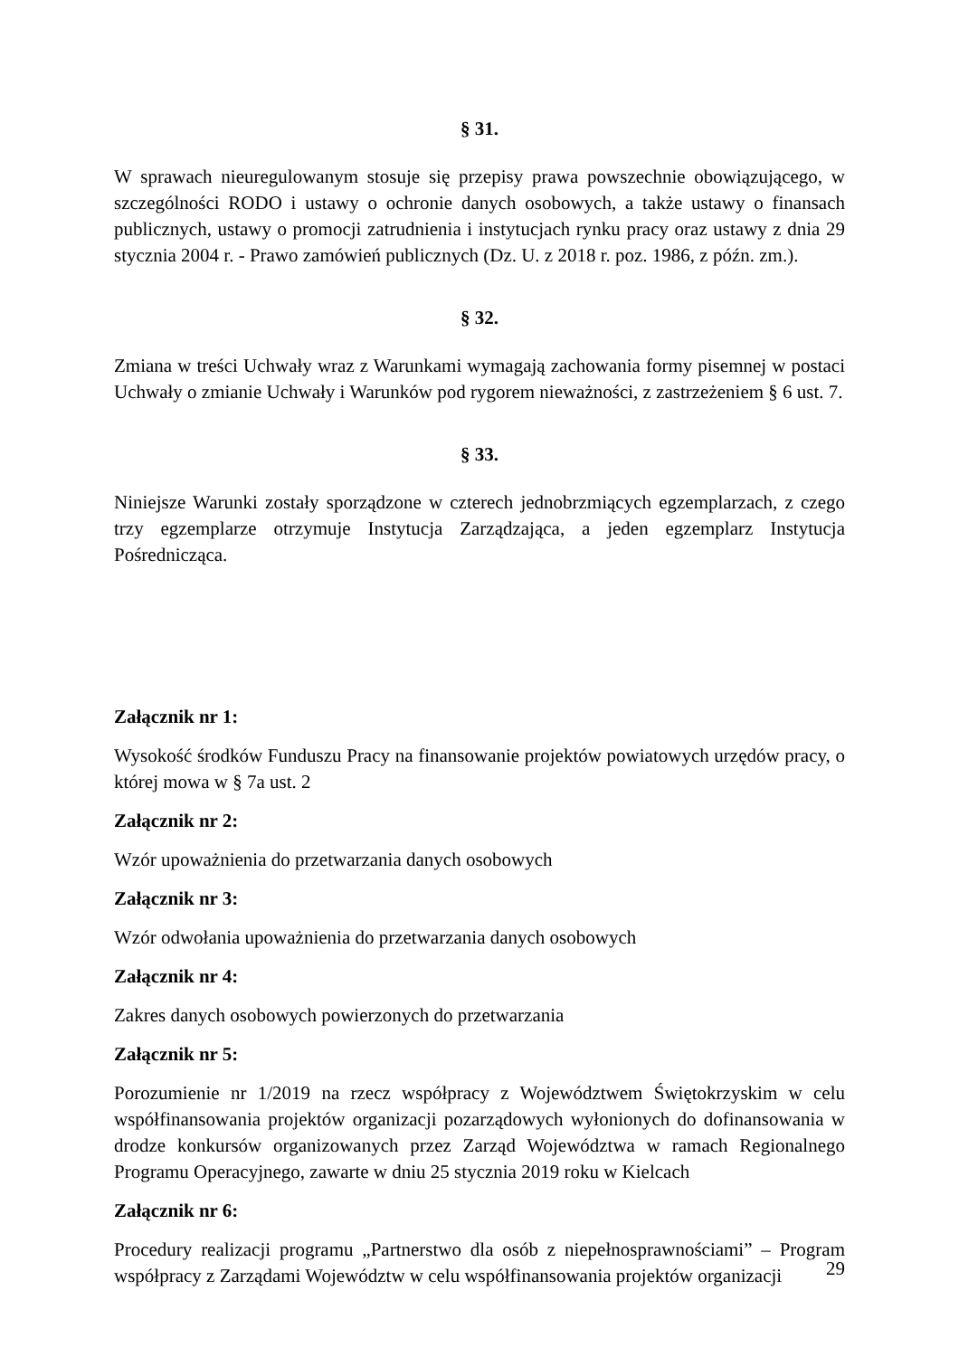§ 31.
W sprawach nieuregulowanym stosuje się przepisy prawa powszechnie obowiązującego, w szczególności RODO i ustawy o ochronie danych osobowych, a także ustawy o finansach publicznych, ustawy o promocji zatrudnienia i instytucjach rynku pracy oraz ustawy z dnia 29 stycznia 2004 r. - Prawo zamówień publicznych (Dz. U. z 2018 r. poz. 1986, z późn. zm.).
§ 32.
Zmiana w treści Uchwały wraz z Warunkami wymagają zachowania formy pisemnej w postaci Uchwały o zmianie Uchwały i Warunków pod rygorem nieważności, z zastrzeżeniem § 6 ust. 7.
§ 33.
Niniejsze Warunki zostały sporządzone w czterech jednobrzmiących egzemplarzach, z czego trzy egzemplarze otrzymuje Instytucja Zarządzająca, a jeden egzemplarz Instytucja Pośrednicząca.
Załącznik nr 1:
Wysokość środków Funduszu Pracy na finansowanie projektów powiatowych urzędów pracy, o której mowa w § 7a ust. 2
Załącznik nr 2:
Wzór upoważnienia do przetwarzania danych osobowych
Załącznik nr 3:
Wzór odwołania upoważnienia do przetwarzania danych osobowych
Załącznik nr 4:
Zakres danych osobowych powierzonych do przetwarzania
Załącznik nr 5:
Porozumienie nr 1/2019 na rzecz współpracy z Województwem Świętokrzyskim w celu współfinansowania projektów organizacji pozarządowych wyłonionych do dofinansowania w drodze konkursów organizowanych przez Zarząd Województwa w ramach Regionalnego Programu Operacyjnego, zawarte w dniu 25 stycznia 2019 roku w Kielcach
Załącznik nr 6:
Procedury realizacji programu „Partnerstwo dla osób z niepełnosprawnościami” – Program współpracy z Zarządami Województw w celu współfinansowania projektów organizacji
29